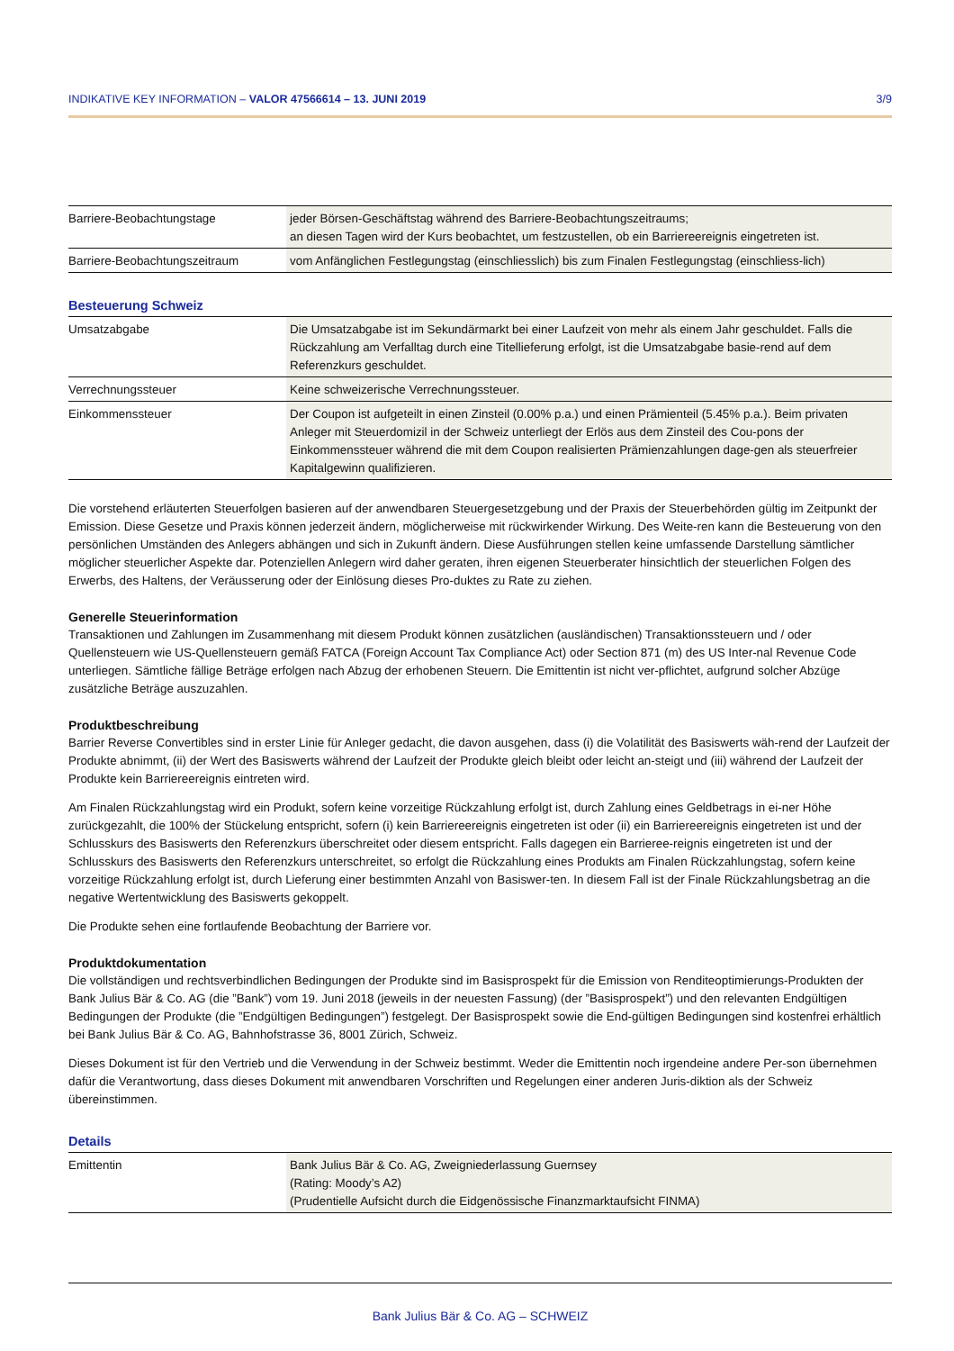INDIKATIVE KEY INFORMATION – VALOR 47566614 – 13. JUNI 2019 3/9
| Barriere-Beobachtungstage | jeder Börsen-Geschäftstag während des Barriere-Beobachtungszeitraums; an diesen Tagen wird der Kurs beobachtet, um festzustellen, ob ein Barriereereignis eingetreten ist. |
| Barriere-Beobachtungszeitraum | vom Anfänglichen Festlegungstag (einschliesslich) bis zum Finalen Festlegungstag (einschliess-lich) |
Besteuerung Schweiz
| Umsatzabgabe | Die Umsatzabgabe ist im Sekundärmarkt bei einer Laufzeit von mehr als einem Jahr geschuldet. Falls die Rückzahlung am Verfalltag durch eine Titellieferung erfolgt, ist die Umsatzabgabe basie-rend auf dem Referenzkurs geschuldet. |
| Verrechnungssteuer | Keine schweizerische Verrechnungssteuer. |
| Einkommenssteuer | Der Coupon ist aufgeteilt in einen Zinsteil (0.00% p.a.) und einen Prämienteil (5.45% p.a.). Beim privaten Anleger mit Steuerdomizil in der Schweiz unterliegt der Erlös aus dem Zinsteil des Cou-pons der Einkommenssteuer während die mit dem Coupon realisierten Prämienzahlungen dage-gen als steuerfreier Kapitalgewinn qualifizieren. |
Die vorstehend erläuterten Steuerfolgen basieren auf der anwendbaren Steuergesetzgebung und der Praxis der Steuerbehörden gültig im Zeitpunkt der Emission. Diese Gesetze und Praxis können jederzeit ändern, möglicherweise mit rückwirkender Wirkung. Des Weite-ren kann die Besteuerung von den persönlichen Umständen des Anlegers abhängen und sich in Zukunft ändern. Diese Ausführungen stellen keine umfassende Darstellung sämtlicher möglicher steuerlicher Aspekte dar. Potenziellen Anlegern wird daher geraten, ihren eigenen Steuerberater hinsichtlich der steuerlichen Folgen des Erwerbs, des Haltens, der Veräusserung oder der Einlösung dieses Pro-duktes zu Rate zu ziehen.
Generelle Steuerinformation
Transaktionen und Zahlungen im Zusammenhang mit diesem Produkt können zusätzlichen (ausländischen) Transaktionssteuern und / oder Quellensteuern wie US-Quellensteuern gemäß FATCA (Foreign Account Tax Compliance Act) oder Section 871 (m) des US Inter-nal Revenue Code unterliegen. Sämtliche fällige Beträge erfolgen nach Abzug der erhobenen Steuern. Die Emittentin ist nicht ver-pflichtet, aufgrund solcher Abzüge zusätzliche Beträge auszuzahlen.
Produktbeschreibung
Barrier Reverse Convertibles sind in erster Linie für Anleger gedacht, die davon ausgehen, dass (i) die Volatilität des Basiswerts wäh-rend der Laufzeit der Produkte abnimmt, (ii) der Wert des Basiswerts während der Laufzeit der Produkte gleich bleibt oder leicht an-steigt und (iii) während der Laufzeit der Produkte kein Barriereereignis eintreten wird.
Am Finalen Rückzahlungstag wird ein Produkt, sofern keine vorzeitige Rückzahlung erfolgt ist, durch Zahlung eines Geldbetrags in ei-ner Höhe zurückgezahlt, die 100% der Stückelung entspricht, sofern (i) kein Barriereereignis eingetreten ist oder (ii) ein Barriereereignis eingetreten ist und der Schlusskurs des Basiswerts den Referenzkurs überschreitet oder diesem entspricht. Falls dagegen ein Barrieree-reignis eingetreten ist und der Schlusskurs des Basiswerts den Referenzkurs unterschreitet, so erfolgt die Rückzahlung eines Produkts am Finalen Rückzahlungstag, sofern keine vorzeitige Rückzahlung erfolgt ist, durch Lieferung einer bestimmten Anzahl von Basiswer-ten. In diesem Fall ist der Finale Rückzahlungsbetrag an die negative Wertentwicklung des Basiswerts gekoppelt.
Die Produkte sehen eine fortlaufende Beobachtung der Barriere vor.
Produktdokumentation
Die vollständigen und rechtsverbindlichen Bedingungen der Produkte sind im Basisprospekt für die Emission von Renditeoptimierungs-Produkten der Bank Julius Bär & Co. AG (die ”Bank”) vom 19. Juni 2018 (jeweils in der neuesten Fassung) (der ”Basisprospekt”) und den relevanten Endgültigen Bedingungen der Produkte (die ”Endgültigen Bedingungen”) festgelegt. Der Basisprospekt sowie die End-gültigen Bedingungen sind kostenfrei erhältlich bei Bank Julius Bär & Co. AG, Bahnhofstrasse 36, 8001 Zürich, Schweiz.
Dieses Dokument ist für den Vertrieb und die Verwendung in der Schweiz bestimmt. Weder die Emittentin noch irgendeine andere Per-son übernehmen dafür die Verantwortung, dass dieses Dokument mit anwendbaren Vorschriften und Regelungen einer anderen Juris-diktion als der Schweiz übereinstimmen.
Details
| Emittentin | Bank Julius Bär & Co. AG, Zweigniederlassung Guernsey (Rating: Moody’s A2) (Prudentielle Aufsicht durch die Eidgenössische Finanzmarktaufsicht FINMA) |
Bank Julius Bär & Co. AG – SCHWEIZ